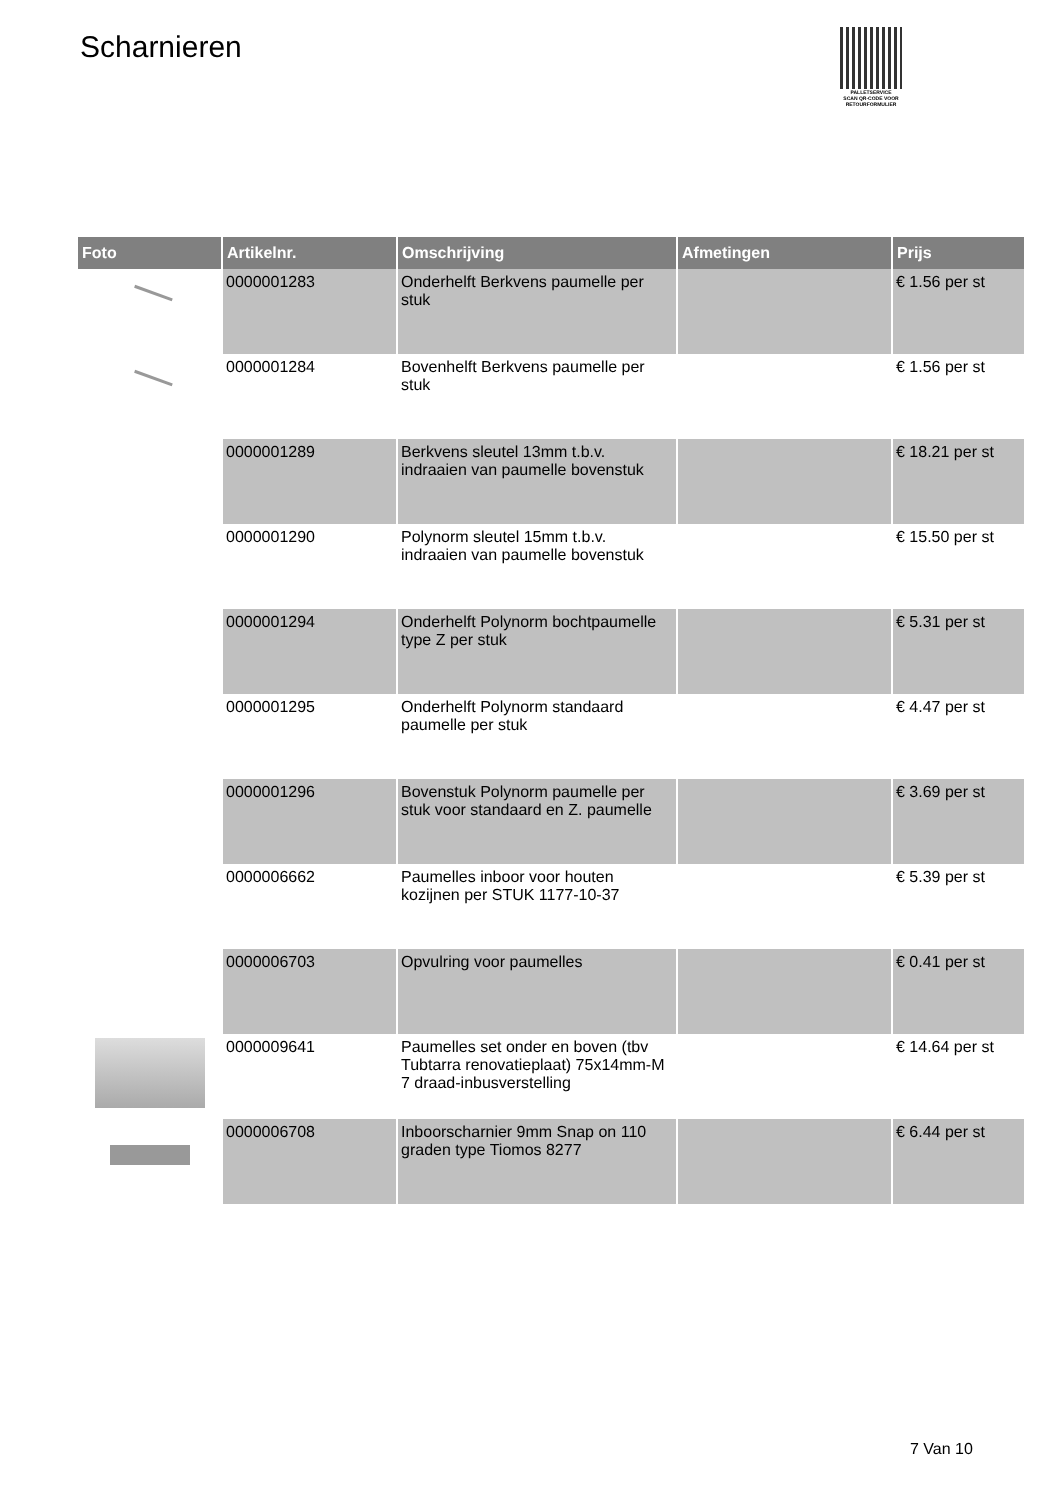Scharnieren
PALLETSERVICE
SCAN QR-CODE VOOR RETOURFORMULIER
| Foto | Artikelnr. | Omschrijving | Afmetingen | Prijs |
| --- | --- | --- | --- | --- |
| | 0000001283 | Onderhelft Berkvens paumelle per stuk | | € 1.56 per st |
| | 0000001284 | Bovenhelft Berkvens paumelle per stuk | | € 1.56 per st |
| | 0000001289 | Berkvens sleutel 13mm t.b.v. indraaien van paumelle bovenstuk | | € 18.21 per st |
| | 0000001290 | Polynorm sleutel 15mm t.b.v. indraaien van paumelle bovenstuk | | € 15.50 per st |
| | 0000001294 | Onderhelft Polynorm bochtpaumelle type Z per stuk | | € 5.31 per st |
| | 0000001295 | Onderhelft Polynorm standaard paumelle per stuk | | € 4.47 per st |
| | 0000001296 | Bovenstuk Polynorm paumelle per stuk voor standaard en Z. paumelle | | € 3.69 per st |
| | 0000006662 | Paumelles inboor voor houten kozijnen per STUK 1177-10-37 | | € 5.39 per st |
| | 0000006703 | Opvulring voor paumelles | | € 0.41 per st |
| | 0000009641 | Paumelles set onder en boven (tbv Tubtarra renovatieplaat) 75x14mm-M 7 draad-inbusverstelling | | € 14.64 per st |
| | 0000006708 | Inboorscharnier 9mm Snap on 110 graden type Tiomos 8277 | | € 6.44 per st |
7 Van 10